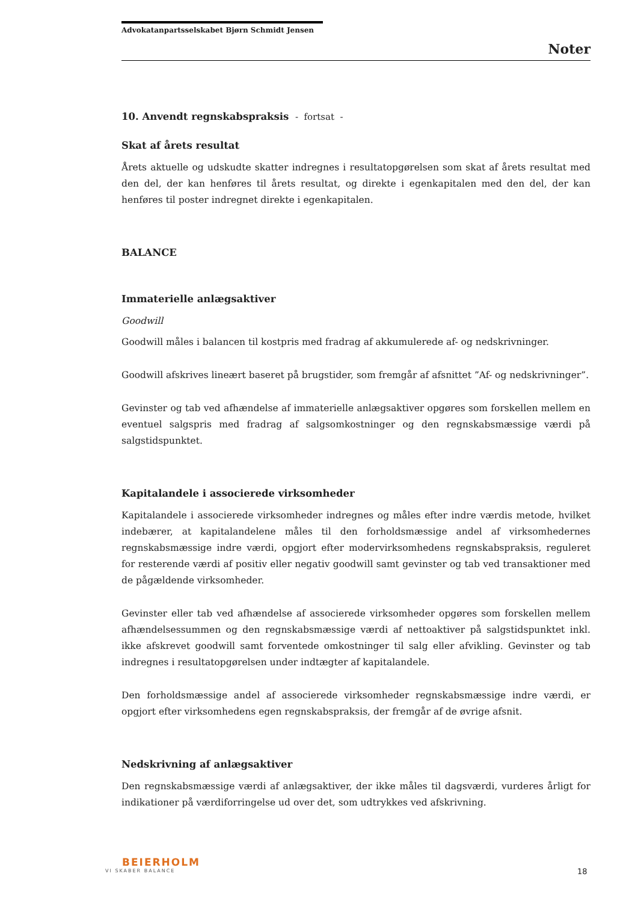Advokatanpartsselskabet Bjørn Schmidt Jensen
Noter
10. Anvendt regnskabspraksis - fortsat -
Skat af årets resultat
Årets aktuelle og udskudte skatter indregnes i resultatopgørelsen som skat af årets resultat med den del, der kan henføres til årets resultat, og direkte i egenkapitalen med den del, der kan henføres til poster indregnet direkte i egenkapitalen.
BALANCE
Immaterielle anlægsaktiver
Goodwill
Goodwill måles i balancen til kostpris med fradrag af akkumulerede af- og nedskrivninger.
Goodwill afskrives lineært baseret på brugstider, som fremgår af afsnittet ”Af- og nedskrivninger”.
Gevinster og tab ved afhændelse af immaterielle anlægsaktiver opgøres som forskellen mellem en eventuel salgspris med fradrag af salgsomkostninger og den regnskabsmæssige værdi på salgstidspunktet.
Kapitalandele i associerede virksomheder
Kapitalandele i associerede virksomheder indregnes og måles efter indre værdis metode, hvilket indebærer, at kapitalandelene måles til den forholdsmæssige andel af virksomhedernes regnskabsmæssige indre værdi, opgjort efter modervirksomhedens regnskabspraksis, reguleret for resterende værdi af positiv eller negativ goodwill samt gevinster og tab ved transaktioner med de pågældende virksomheder.
Gevinster eller tab ved afhændelse af associerede virksomheder opgøres som forskellen mellem afhændelsessummen og den regnskabsmæssige værdi af nettoaktiver på salgstidspunktet inkl. ikke afskrevet goodwill samt forventede omkostninger til salg eller afvikling. Gevinster og tab indregnes i resultatopgørelsen under indtægter af kapitalandele.
Den forholdsmæssige andel af associerede virksomheder regnskabsmæssige indre værdi, er opgjort efter virksomhedens egen regnskabspraksis, der fremgår af de øvrige afsnit.
Nedskrivning af anlægsaktiver
Den regnskabsmæssige værdi af anlægsaktiver, der ikke måles til dagsværdi, vurderes årligt for indikationer på værdiforringelse ud over det, som udtrykkes ved afskrivning.
BEIERHOLM
VI SKABER BALANCE
18